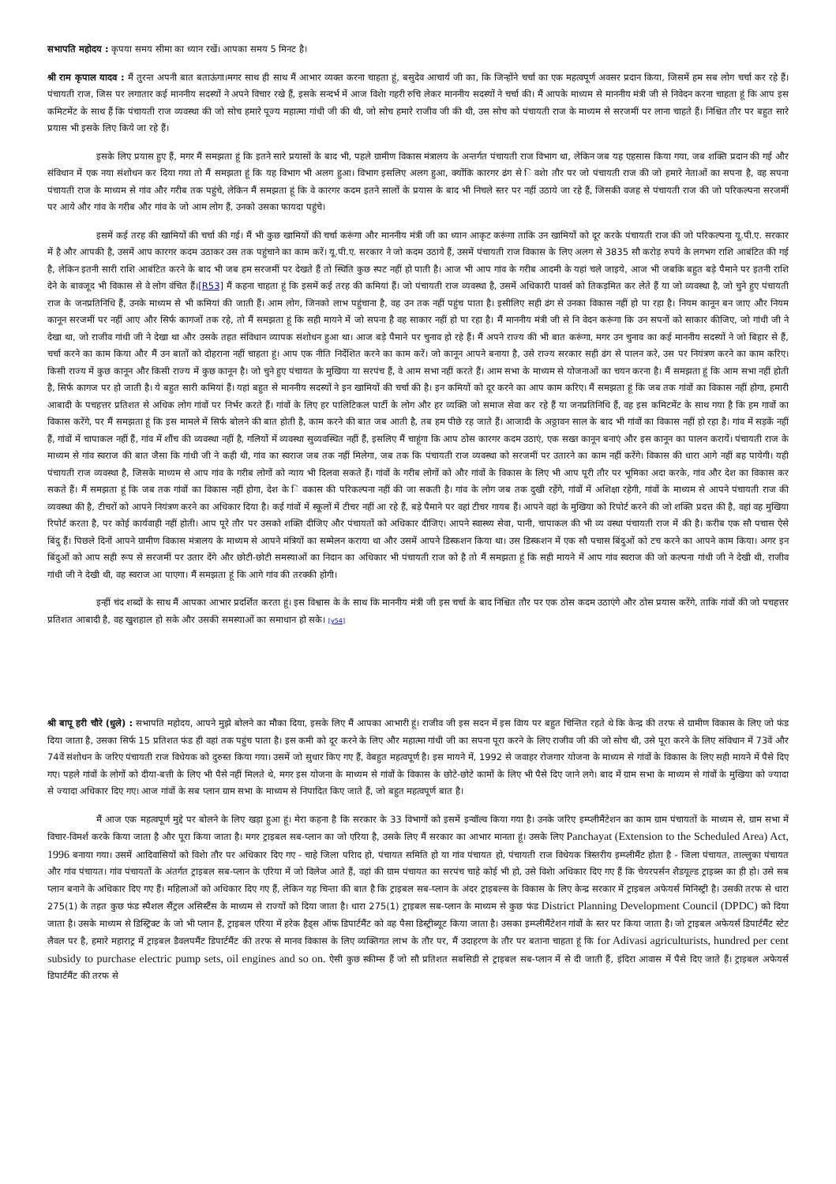सभापति महोदय : कृपया समय सीमा का ध्यान रखें। आपका समय 5 मिनट है।
श्री राम कृपाल यादव : मैं तुरन्त अपनी बात बताऊंगा।मगर साथ ही साथ मैं आभार व्यक्त करना चाहता हूं, बसुदेव आचार्य जी का, कि जिन्होंने चर्चा का एक महत्वपूर्ण अवसर प्रदान किया, जिसमें हम सब लोग चर्चा कर रहे हैं। पंचायती राज, जिस पर लगातार कई माननीय सदस्यों ने अपने विचार रखे हैं, इसके सन्दर्भ में आज विशेा गहरी रुचि लेकर माननीय सदस्यों ने चर्चा की। मैं आपके माध्यम से माननीय मंत्री जी से निवेदन करना चाहता हूं कि आप इस कमिटमेंट के साथ हैं कि पंचायती राज व्यवस्था की जो सोच हमारे पूज्य महात्मा गांधी जी की थी, जो सोच हमारे राजीव जी की थी, उस सोच को पंचायती राज के माध्यम से सरजमीं पर लाना चाहते हैं। निश्चित तौर पर बहुत सारे प्रयास भी इसके लिए किये जा रहे हैं।
इसके लिए प्रयास हुए हैं, मगर मैं समझता हूं कि इतने सारे प्रयासों के बाद भी, पहले ग्रामीण विकास मंत्रालय के अन्तर्गत पंचायती राज विभाग था, लेकिन जब यह एहसास किया गया, जब शक्ति प्रदान की गई और संविधान में एक नया संशोधन कर दिया गया तो मैं समझता हूं कि यह विभाग भी अलग हुआ। विभाग इसलिए अलग हुआ, क्योंकि कारगर ढंग से ि वशेा तौर पर जो पंचायती राज की जो हमारे नेताओं का सपना है, वह सपना पंचायती राज के माध्यम से गांव और गरीब तक पहुंचे, लेकिन मैं समझता हूं कि वे कारगर कदम इतने सालों के प्रयास के बाद भी निचले स्तर पर नहीं उठाये जा रहे हैं, जिसकी वजह से पंचायती राज की जो परिकल्पना सरजमीं पर आये और गांव के गरीब और गांव के जो आम लोग हैं, उनको उसका फायदा पहुंचे।
इसमें कई तरह की खामियों की चर्चा की गई। मैं भी कुछ खामियों की चर्चा करूंगा और माननीय मंत्री जी का ध्यान आकृट करूंगा ताकि उन खामियों को दूर करके पंचायती राज की जो परिकल्पना यू.पी.ए. सरकार में है और आपकी है, उसमें आप कारगर कदम उठाकर उस तक पहुंचाने का काम करें। यू.पी.ए. सरकार ने जो कदम उठाये हैं, उसमें पंचायती राज विकास के लिए अलग से 3835 सौ करोड़ रुपये के लगभग राशि आबंटित की गई है, लेकिन इतनी सारी राशि आबंटित करने के बाद भी जब हम सरजमीं पर देखते हैं तो स्थिति कुछ स्पट नहीं हो पाती है। आज भी आप गांव के गरीब आदमी के यहां चले जाइये, आज भी जबकि बहुत बड़े पैमाने पर इतनी राशि देने के बावजूद भी विकास से वे लोग वंचित हैं।[R53] मैं कहना चाहता हूं कि इसमें कई तरह की कमियां हैं। जो पंचायती राज व्यवस्था है, उसमें अधिकारी पावर्स को तिकड़मित कर लेते हैं या जो व्यवस्था है, जो चुने हुए पंचायती राज के जनप्रतिनिधि हैं, उनके माध्यम से भी कमियां की जाती हैं। आम लोग, जिनको लाभ पहुंचाना है, वह उन तक नहीं पहुंच पाता है। इसीलिए सही ढंग से उनका विकास नहीं हो पा रहा है। नियम कानून बन जाए और नियम कानून सरजमीं पर नहीं आए और सिर्फ कागजों तक रहे, तो मैं समझता हूं कि सही मायने में जो सपना है वह साकार नहीं हो पा रहा है। मैं माननीय मंत्री जी से नि वेदन करूंगा कि उन सपनों को साकार कीजिए, जो गांधी जी ने देखा था, जो राजीव गांधी जी ने देखा था और उसके तहत संविधान व्यापक संशोधन हुआ था। आज बड़े पैमाने पर चुनाव हो रहे हैं। मैं अपने राज्य की भी बात करूंगा, मगर उन चुनाव का कई माननीय सदस्यों ने जो बिहार से हैं, चर्चा करने का काम किया और मैं उन बातों को दोहराना नहीं चाहता हूं। आप एक नीति निर्देशित करने का काम करें। जो कानून आपने बनाया है, उसे राज्य सरकार सही ढंग से पालन करे, उस पर नियंत्रण करने का काम करिए। किसी राज्य में कुछ कानून और किसी राज्य में कुछ कानून है। जो चुने हुए पंचायत के मुखिया या सरपंच हैं, वे आम सभा नहीं करते हैं। आम सभा के माध्यम से योजनाओं का चयन करना है। मैं समझता हूं कि आम सभा नहीं होती है, सिर्फ कागज पर हो जाती है। ये बहुत सारी कमियां हैं। यहां बहुत से माननीय सदस्यों ने इन खामियों की चर्चा की है। इन कमियों को दूर करने का आप काम करिए। मैं समझता हूं कि जब तक गांवों का विकास नहीं होगा, हमारी आबादी के पचहत्तर प्रतिशत से अधिक लोग गांवों पर निर्भर करते हैं। गांवों के लिए हर पालिटिकल पार्टी के लोग और हर व्यक्ति जो समाज सेवा कर रहे हैं या जनप्रतिनिधि हैं, वह इस कमिटमेंट के साथ गया है कि हम गावों का विकास करेंगे, पर मैं समझता हूं कि इस मामले में सिर्फ बोलने की बात होती है, काम करने की बात जब आती है, तब हम पीछे रह जाते हैं। आजादी के अठ्ठावन साल के बाद भी गांवों का विकास नहीं हो रहा है। गांव में सड़कें नहीं हैं, गांवों में चापाकल नहीं हैं, गांव में शौंच की व्यवस्था नहीं है, गलियों में व्यवस्था सुव्यवस्थित नहीं हैं, इसलिए मैं चाहूंगा कि आप ठोस कारगर कदम उठाएं, एक सख्त कानून बनाएं और इस कानून का पालन करायें। पंचायती राज के माध्यम से गांव स्वराज की बात जैसा कि गांधी जी ने कही थी, गांव का स्वराज जब तक नहीं मिलेगा, जब तक कि पंचायती राज व्यवस्था को सरजमीं पर उतारने का काम नहीं करेंगे। विकास की धारा आगे नहीं बह पायेगी। यही पंचायती राज व्यवस्था है, जिसके माध्यम से आप गांव के गरीब लोगों को न्याय भी दिलवा सकते हैं। गांवों के गरीब लोगों को और गांवों के विकास के लिए भी आप पूरी तौर पर भूमिका अदा करके, गांव और देश का विकास कर सकते हैं। मैं समझता हूं कि जब तक गांवों का विकास नहीं होगा, देश के ि वकास की परिकल्पना नहीं की जा सकती है। गांव के लोग जब तक दुखी रहेंगे, गांवों में अशिक्षा रहेगी, गांवों के माध्यम से आपने पंचायती राज की व्यवस्था की है, टीचरों को आपने नियंत्रण करने का अधिकार दिया है। कई गांवों में स्कूलों में टीचर नहीं आ रहे हैं, बड़े पैमाने पर वहां टीचर गायब हैं। आपने वहां के मुखिया को रिपोर्ट करने की जो शक्ति प्रदत्त की है, वहां वह मुखिया रिपोर्ट करता है, पर कोई कार्यवाही नहीं होती। आप पूरे तौर पर उसको शक्ति दीजिए और पंचायतों को अधिकार दीजिए। आपने स्वास्थ्य सेवा, पानी, चापाकल की भी व्य वस्था पंचायती राज में की है। करीब एक सौ पचास ऐसे बिंदु हैं। पिछले दिनों आपने ग्रामीण विकास मंत्रालय के माध्यम से आपने मंत्रियों का सम्मेलन कराया था और उसमें आपने डिस्कशन किया था। उस डिस्कशन में एक सौ पचास बिंदुओं को टच करने का आपने काम किया। अगर इन बिंदुओं को आप सही रूप से सरजमीं पर उतार देंगे और छोटी-छोटी समस्याओं का निदान का अधिकार भी पंचायती राज को है तो मैं समझता हूं कि सही मायने में आप गांव स्वराज की जो कल्पना गांधी जी ने देखी थी, राजीव गांधी जी ने देखी थी, वह स्वराज आ पाएगा। मैं समझता हूं कि आगे गांव की तरक्की होगी।
इन्हीं चंद शब्दों के साथ मैं आपका आभार प्रदर्शित करता हूं। इस विश्वास के के साथ कि माननीय मंत्री जी इस चर्चा के बाद निश्चित तौर पर एक ठोस कदम उठाएंगे और ठोस प्रयास करेंगे, ताकि गांवों की जो पचहत्तर प्रतिशत आबादी है, वह खुशहाल हो सके और उसकी समस्याओं का समाधान हो सके। [y54]
श्री बापू हरी चौरे (धुले) : सभापति महोदय, आपने मुझे बोलने का मौका दिया, इसके लिए मैं आपका आभारी हूं। राजीव जी इस सदन में इस विाय पर बहुत चिन्तित रहते थे कि केन्द्र की तरफ से ग्रामीण विकास के लिए जो फंड दिया जाता है, उसका सिर्फ 15 प्रतिशत फंड ही वहां तक पहुंच पाता है। इस कमी को दूर करने के लिए और महात्मा गांधी जी का सपना पूरा करने के लिए राजीव जी की जो सोच थी, उसे पूरा करने के लिए संविधान में 73वें और 74वें संशोधन के जरिए पंचायती राज विधेयक को दुरुस्त किया गया। उसमें जो सुधार किए गए हैं, वेबहुत महत्वपूर्ण है। इस मायने में, 1992 से जवाहर रोजगार योजना के माध्यम से गांवों के विकास के लिए सही मायने में पैसे दिए गए। पहले गांवों के लोगों को दीया-बत्ती के लिए भी पैसे नहीं मिलते थे, मगर इस योजना के माध्यम से गांवों के विकास के छोटे-छोटे कामों के लिए भी पैसे दिए जाने लगे। बाद में ग्राम सभा के माध्यम से गांवों के मुखिया को ज्यादा से ज्यादा अधिकार दिए गए। आज गांवों के सब प्लान ग्राम सभा के माध्यम से निपादित किए जाते हैं, जो बहुत महत्वपूर्ण बात है।
मैं आज एक महत्वपूर्ण मुद्दे पर बोलने के लिए खड़ा हुआ हूं। मेरा कहना है कि सरकार के 33 विभागों को इसमें इन्वॉल्व किया गया है। उनके जरिए इम्प्लीमैंटेशन का काम ग्राम पंचायतों के माध्यम से, ग्राम सभा में विचार-विमर्श करके किया जाता है और पूरा किया जाता है। मगर ट्राइबल सब-प्लान का जो एरिया है, उसके लिए मैं सरकार का आभार मानता हूं। उसके लिए Panchayat (Extension to the Scheduled Area) Act, 1996 बनाया गया। उसमें आदिवासियों को विशेा तौर पर अधिकार दिए गए - चाहे जिला परिाद हो, पंचायत समिति हो या गांव पंचायत हो, पंचायती राज विधेयक त्रिस्तरीय इम्प्लीमैंट होता है - जिला पंचायत, ताल्लुका पंचायत और गांव पंचायत। गांव पंचायतों के अंतर्गत ट्राइबल सब-प्लान के एरिया में जो विलेज आते हैं, वहां की ग्राम पंचायत का सरपंच चाहे कोई भी हो, उसे विशेा अधिकार दिए गए हैं कि चेयरपर्सन शैडयूल्ड ट्राइब्स का ही हो। उसे सब प्लान बनाने के अधिकार दिए गए हैं। महिलाओं को अधिकार दिए गए हैं, लेकिन यह चिन्ता की बात है कि ट्राइबल सब-प्लान के अंदर ट्राइबल्स के विकास के लिए केन्द्र सरकार में ट्राइबल अफेयर्स मिनिस्ट्री है। उसकी तरफ से धारा 275(1) के तहत कुछ फंड स्पैशल सैंट्रल असिस्टैंस के माध्यम से राज्यों को दिया जाता है। धारा 275(1) ट्राइबल सब-प्लान के माध्यम से कुछ फंड District Planning Development Council (DPDC) को दिया जाता है। उसके माध्यम से डिस्ट्रिक्ट के जो भी प्लान हैं, ट्राइबल एरिया में हरेक हैड्स ऑफ डिपार्टमैंट को वह पैसा डिस्ट्रीब्यूट किया जाता है। उसका इम्प्लीमैंटेशन गांवों के स्तर पर किया जाता है। जो ट्राइबल अफेयर्स डिपार्टमैंट स्टेट लैवल पर है, हमारे महाराट्र में ट्राइबल डैवलपमैंट डिपार्टमैंट की तरफ से मानव विकास के लिए व्यक्तिगत लाभ के तौर पर, मैं उदाहरण के तौर पर बताना चाहता हूं कि for Adivasi agriculturists, hundred per cent subsidy to purchase electric pump sets, oil engines and so on. ऐसी कुछ स्कीम्स हैं जो सौ प्रतिशत सबसिडी से ट्राइबल सब-प्लान में से दी जाती हैं, इंदिरा आवास में पैसे दिए जाते हैं। ट्राइबल अफेयर्स डिपार्टमैंट की तरफ से